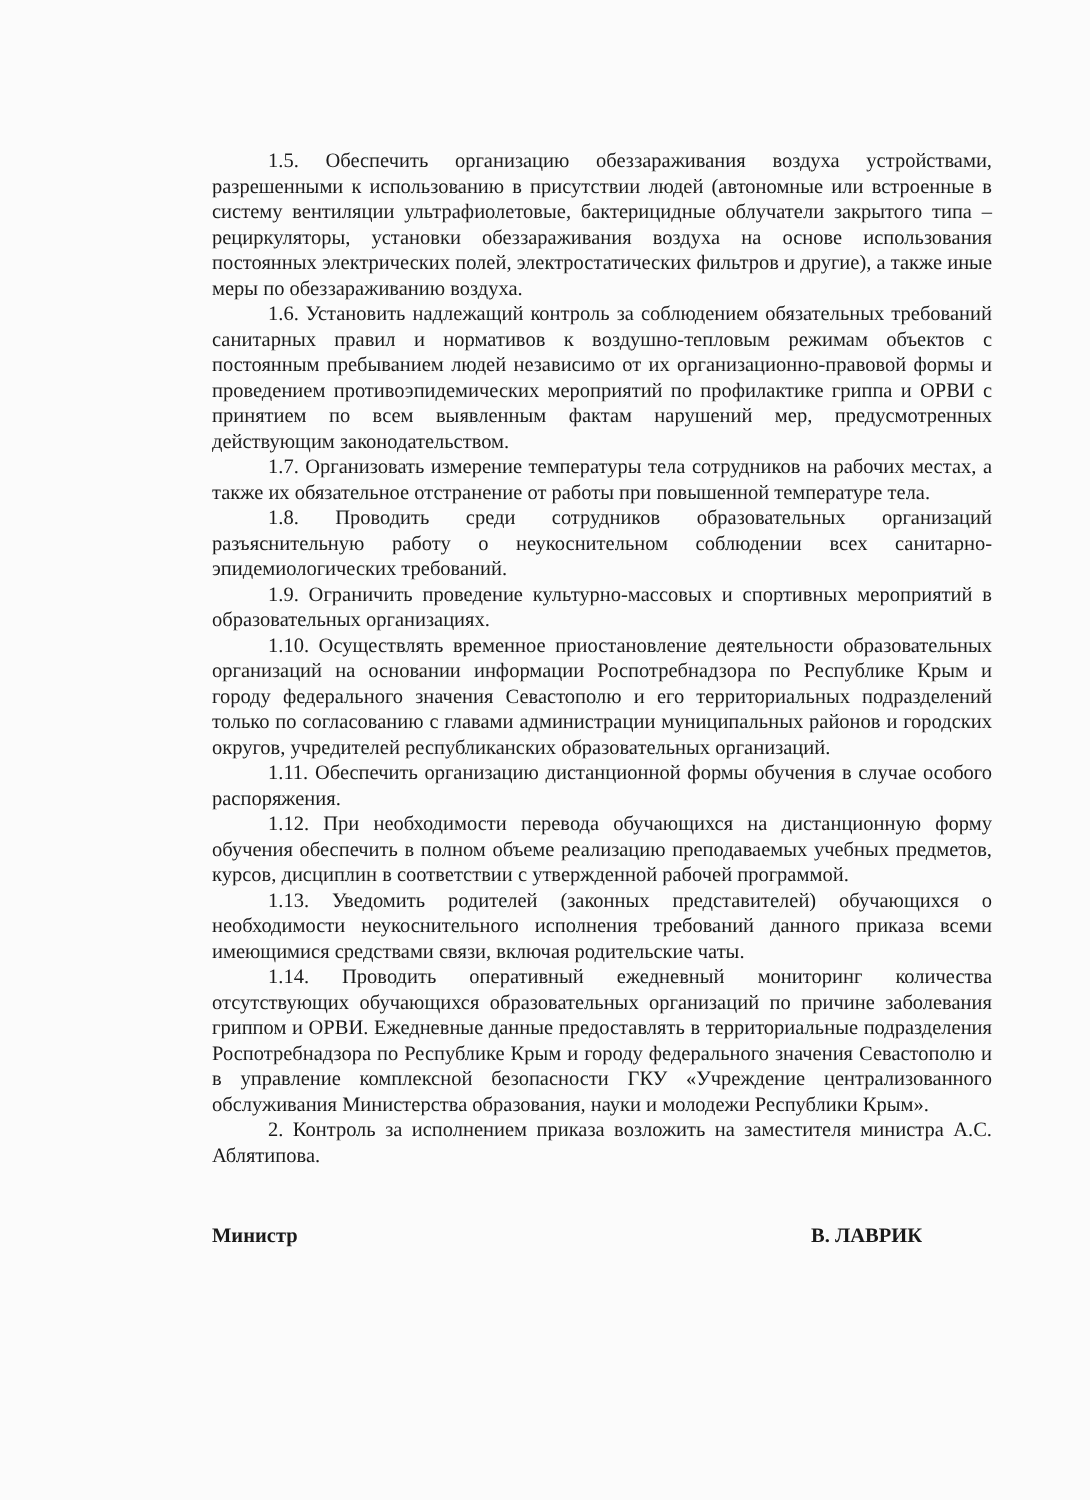1.5. Обеспечить организацию обеззараживания воздуха устройствами, разрешенными к использованию в присутствии людей (автономные или встроенные в систему вентиляции ультрафиолетовые, бактерицидные облучатели закрытого типа – рециркуляторы, установки обеззараживания воздуха на основе использования постоянных электрических полей, электростатических фильтров и другие), а также иные меры по обеззараживанию воздуха.
1.6. Установить надлежащий контроль за соблюдением обязательных требований санитарных правил и нормативов к воздушно-тепловым режимам объектов с постоянным пребыванием людей независимо от их организационно-правовой формы и проведением противоэпидемических мероприятий по профилактике гриппа и ОРВИ с принятием по всем выявленным фактам нарушений мер, предусмотренных действующим законодательством.
1.7. Организовать измерение температуры тела сотрудников на рабочих местах, а также их обязательное отстранение от работы при повышенной температуре тела.
1.8. Проводить среди сотрудников образовательных организаций разъяснительную работу о неукоснительном соблюдении всех санитарно-эпидемиологических требований.
1.9. Ограничить проведение культурно-массовых и спортивных мероприятий в образовательных организациях.
1.10. Осуществлять временное приостановление деятельности образовательных организаций на основании информации Роспотребнадзора по Республике Крым и городу федерального значения Севастополю и его территориальных подразделений только по согласованию с главами администрации муниципальных районов и городских округов, учредителей республиканских образовательных организаций.
1.11. Обеспечить организацию дистанционной формы обучения в случае особого распоряжения.
1.12. При необходимости перевода обучающихся на дистанционную форму обучения обеспечить в полном объеме реализацию преподаваемых учебных предметов, курсов, дисциплин в соответствии с утвержденной рабочей программой.
1.13. Уведомить родителей (законных представителей) обучающихся о необходимости неукоснительного исполнения требований данного приказа всеми имеющимися средствами связи, включая родительские чаты.
1.14. Проводить оперативный ежедневный мониторинг количества отсутствующих обучающихся образовательных организаций по причине заболевания гриппом и ОРВИ. Ежедневные данные предоставлять в территориальные подразделения Роспотребнадзора по Республике Крым и городу федерального значения Севастополю и в управление комплексной безопасности ГКУ «Учреждение централизованного обслуживания Министерства образования, науки и молодежи Республики Крым».
2. Контроль за исполнением приказа возложить на заместителя министра А.С. Аблятипова.
Министр В. ЛАВРИК